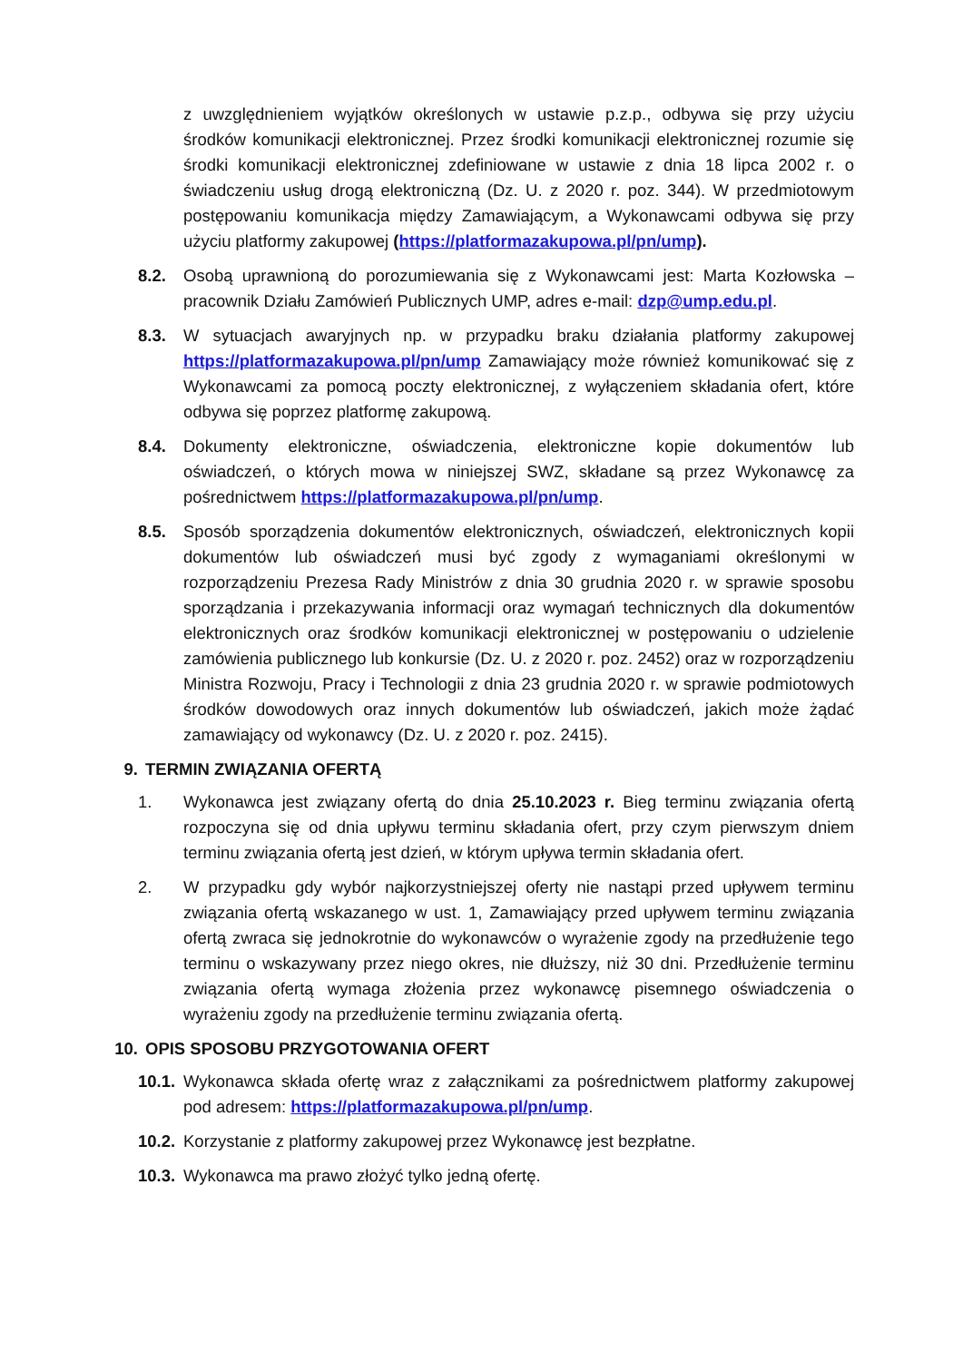z uwzględnieniem wyjątków określonych w ustawie p.z.p., odbywa się przy użyciu środków komunikacji elektronicznej. Przez środki komunikacji elektronicznej rozumie się środki komunikacji elektronicznej zdefiniowane w ustawie z dnia 18 lipca 2002 r. o świadczeniu usług drogą elektroniczną (Dz. U. z 2020 r. poz. 344). W przedmiotowym postępowaniu komunikacja między Zamawiającym, a Wykonawcami odbywa się przy użyciu platformy zakupowej (https://platformazakupowa.pl/pn/ump).
8.2. Osobą uprawnioną do porozumiewania się z Wykonawcami jest: Marta Kozłowska – pracownik Działu Zamówień Publicznych UMP, adres e-mail: dzp@ump.edu.pl.
8.3. W sytuacjach awaryjnych np. w przypadku braku działania platformy zakupowej https://platformazakupowa.pl/pn/ump Zamawiający może również komunikować się z Wykonawcami za pomocą poczty elektronicznej, z wyłączeniem składania ofert, które odbywa się poprzez platformę zakupową.
8.4. Dokumenty elektroniczne, oświadczenia, elektroniczne kopie dokumentów lub oświadczeń, o których mowa w niniejszej SWZ, składane są przez Wykonawcę za pośrednictwem https://platformazakupowa.pl/pn/ump.
8.5. Sposób sporządzenia dokumentów elektronicznych, oświadczeń, elektronicznych kopii dokumentów lub oświadczeń musi być zgody z wymaganiami określonymi w rozporządzeniu Prezesa Rady Ministrów z dnia 30 grudnia 2020 r. w sprawie sposobu sporządzania i przekazywania informacji oraz wymagań technicznych dla dokumentów elektronicznych oraz środków komunikacji elektronicznej w postępowaniu o udzielenie zamówienia publicznego lub konkursie (Dz. U. z 2020 r. poz. 2452) oraz w rozporządzeniu Ministra Rozwoju, Pracy i Technologii z dnia 23 grudnia 2020 r. w sprawie podmiotowych środków dowodowych oraz innych dokumentów lub oświadczeń, jakich może żądać zamawiający od wykonawcy (Dz. U. z 2020 r. poz. 2415).
9. TERMIN ZWIĄZANIA OFERTĄ
1. Wykonawca jest związany ofertą do dnia 25.10.2023 r. Bieg terminu związania ofertą rozpoczyna się od dnia upływu terminu składania ofert, przy czym pierwszym dniem terminu związania ofertą jest dzień, w którym upływa termin składania ofert.
2. W przypadku gdy wybór najkorzystniejszej oferty nie nastąpi przed upływem terminu związania ofertą wskazanego w ust. 1, Zamawiający przed upływem terminu związania ofertą zwraca się jednokrotnie do wykonawców o wyrażenie zgody na przedłużenie tego terminu o wskazywany przez niego okres, nie dłuższy, niż 30 dni. Przedłużenie terminu związania ofertą wymaga złożenia przez wykonawcę pisemnego oświadczenia o wyrażeniu zgody na przedłużenie terminu związania ofertą.
10. OPIS SPOSOBU PRZYGOTOWANIA OFERT
10.1.
Wykonawca składa ofertę wraz z załącznikami za pośrednictwem platformy zakupowej pod adresem: https://platformazakupowa.pl/pn/ump.
10.2.
Korzystanie z platformy zakupowej przez Wykonawcę jest bezpłatne.
10.3.
Wykonawca ma prawo złożyć tylko jedną ofertę.